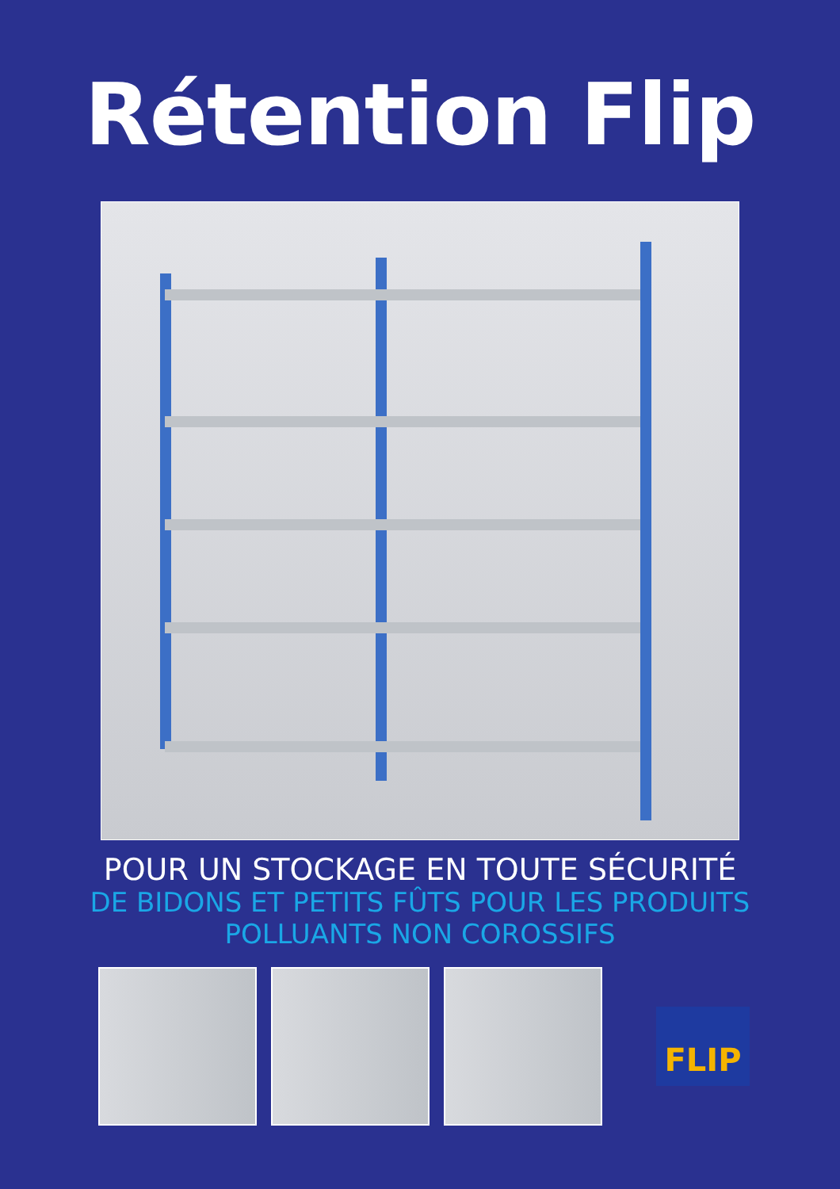Rétention Flip
POUR UN STOCKAGE EN TOUTE SÉCURITÉ
DE BIDONS ET PETITS FÛTS POUR LES PRODUITS
POLLUANTS NON COROSSIFS
FLIP